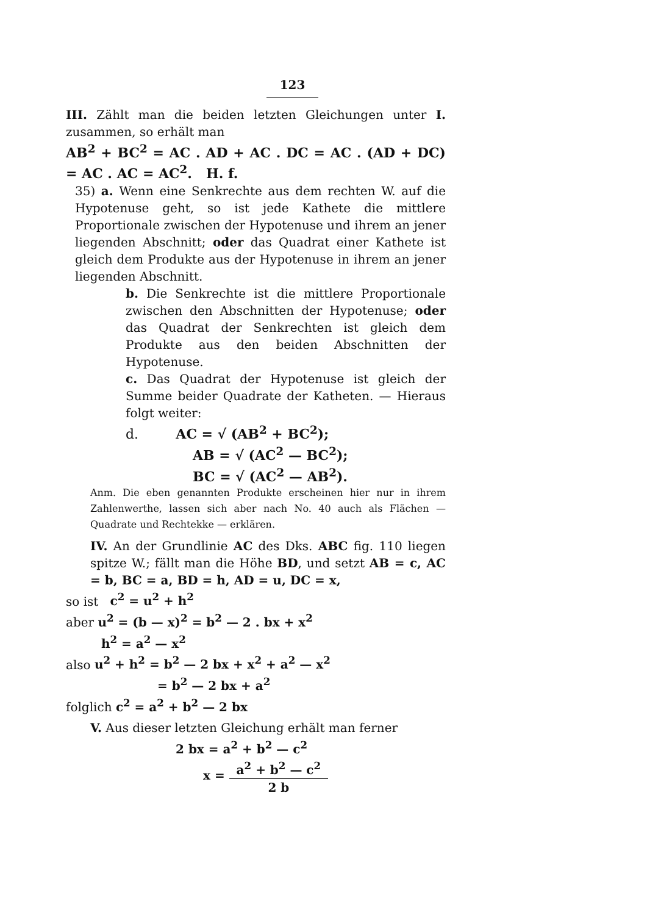123
III. Zählt man die beiden letzten Gleichungen unter I. zusammen, so erhält man
AB<sup>2</sup> + BC<sup>2</sup> = AC . AD + AC . DC = AC . (AD + DC) = AC . AC = AC<sup>2</sup>. H. f.
35) a. Wenn eine Senkrechte aus dem rechten W. auf die Hypotenuse geht, so ist jede Kathete die mittlere Proportionale zwischen der Hypotenuse und ihrem an jener liegenden Abschnitt; oder das Quadrat einer Kathete ist gleich dem Produkte aus der Hypotenuse in ihrem an jener liegenden Abschnitt.
b. Die Senkrechte ist die mittlere Proportionale zwischen den Abschnitten der Hypotenuse; oder das Quadrat der Senkrechten ist gleich dem Produkte aus den beiden Abschnitten der Hypotenuse.
c. Das Quadrat der Hypotenuse ist gleich der Summe beider Quadrate der Katheten. — Hieraus folgt weiter:
d. AC = √ (AB<sup>2</sup> + BC<sup>2</sup>);
AB = √ (AC<sup>2</sup> — BC<sup>2</sup>);
BC = √ (AC<sup>2</sup> — AB<sup>2</sup>).
Anm. Die eben genannten Produkte erscheinen hier nur in ihrem Zahlenwerthe, lassen sich aber nach No. 40 auch als Flächen — Quadrate und Rechtekke — erklären.
IV. An der Grundlinie AC des Dks. ABC fig. 110 liegen spitze W.; fällt man die Höhe BD, und setzt AB = c, AC = b, BC = a, BD = h, AD = u, DC = x,
so ist c<sup>2</sup> = u<sup>2</sup> + h<sup>2</sup>
aber u<sup>2</sup> = (b — x)<sup>2</sup> = b<sup>2</sup> — 2 . bx + x<sup>2</sup>
h<sup>2</sup> = a<sup>2</sup> — x<sup>2</sup>
also u<sup>2</sup> + h<sup>2</sup> = b<sup>2</sup> — 2 bx + x<sup>2</sup> + a<sup>2</sup> — x<sup>2</sup>
= b<sup>2</sup> — 2 bx + a<sup>2</sup>
folglich c<sup>2</sup> = a<sup>2</sup> + b<sup>2</sup> — 2 bx
V. Aus dieser letzten Gleichung erhält man ferner
2 bx = a<sup>2</sup> + b<sup>2</sup> — c<sup>2</sup>
x = a<sup>2</sup> + b<sup>2</sup> — c<sup>2</sup> 2 b